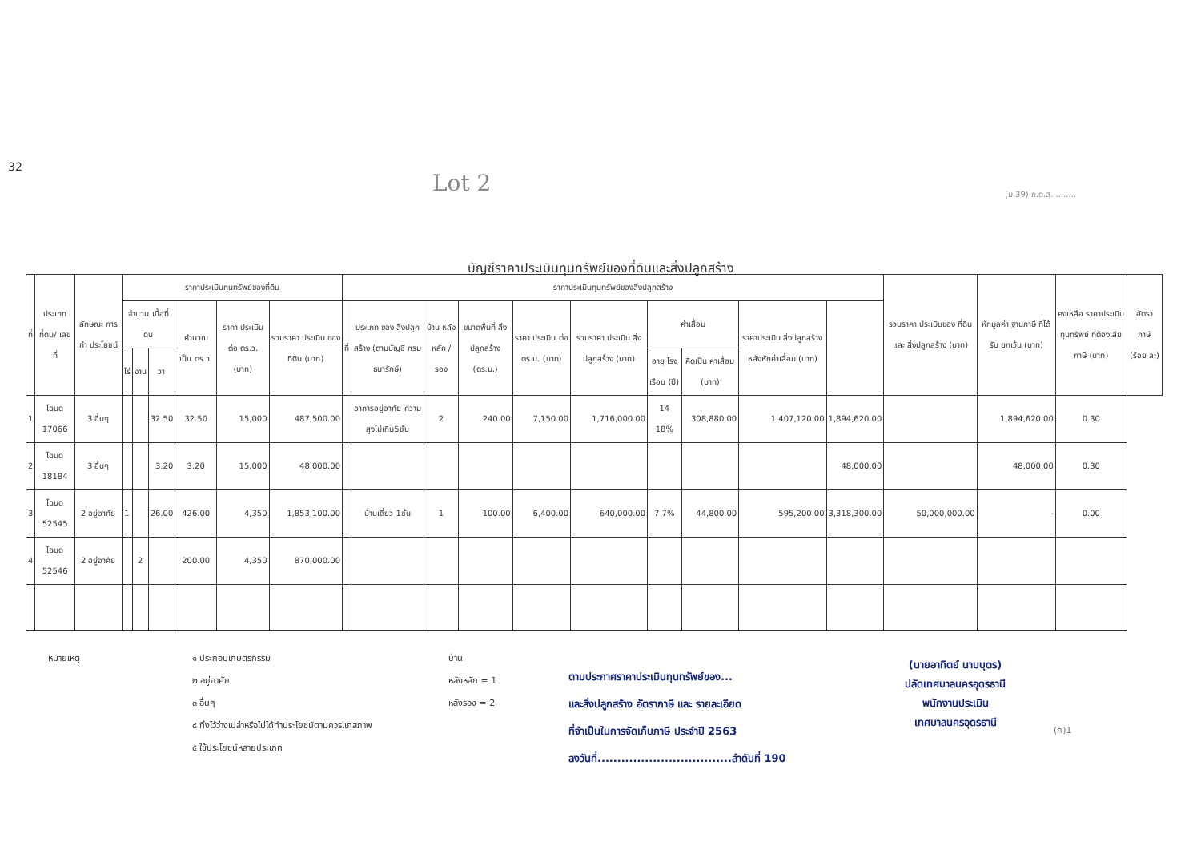32
Lot 2 (ม.39) ภ.ด.ส. ........
บัญชีราคาประเมินทุนทรัพย์ของที่ดินและสิ่งปลูกสร้าง
| ที่ | ประเภทที่ดิน/ เลขที่ | ลักษณะ การทำ ประโยชน์ | ราคาประเมินทุนทรัพย์ของที่ดิน | | | | | | ราคาประเมินทุนทรัพย์ของสิ่งปลูกสร้าง | | | | | | | | | | รวมราคา ประเมินของ ที่ดินและ สิ่งปลูกสร้าง (บาท) | หักมูลค่า ฐานภาษี ที่ได้รับ ยกเว้น (บาท) | คงเหลือ ราคาประเมิน ทุนทรัพย์ ที่ต้องเสีย ภาษี (บาท) | อัตรา ภาษี (ร้อย ละ) |
| --- | --- | --- | --- | --- | --- | --- | --- | --- | --- | --- | --- | --- | --- | --- | --- | --- | --- | --- | --- | --- | --- | --- |
| | | | จำนวน เนื้อที่ดิน | | | คำนวณ เป็น ตร.ว. | ราคา ประเมิน ต่อ ตร.ว. (บาท) | รวมราคา ประเมิน ของที่ดิน (บาท) | ที่ | ประเภท ของ สิ่งปลูกสร้าง (ตามบัญชี กรมธนารักษ์) | บ้าน หลัง หลัก / รอง | ขนาดพื้นที่ สิ่งปลูกสร้าง (ตร.ม.) | ราคา ประเมิน ต่อ ตร.ม. (บาท) | รวมราคา ประเมิน สิ่งปลูกสร้าง (บาท) | ค่าเสื่อม | | ราคาประเมิน สิ่งปลูกสร้าง หลังหักค่าเสื่อม (บาท) | | | | | |
| | | | ไร่ | งาน | วา | | | | | | | | | | อายุ โรง เรือน (ปี) | คิดเป็น ค่าเสื่อม (บาท) | | | | | | |
| 1 | โฉนด 17066 | 3 อื่นๆ | | | 32.50 | 32.50 | 15,000 | 487,500.00 | | อาคารอยู่อาศัย ความสูงไม่เกิน5ชั้น | 2 | 240.00 | 7,150.00 | 1,716,000.00 | 14 18% | 308,880.00 | 1,407,120.00 | 1,894,620.00 | | 1,894,620.00 | 0.30 | |
| 2 | โฉนด 18184 | 3 อื่นๆ | | | 3.20 | 3.20 | 15,000 | 48,000.00 | | | | | | | | | | 48,000.00 | | 48,000.00 | 0.30 | |
| 3 | โฉนด 52545 | 2 อยู่อาศัย | 1 | | 26.00 | 426.00 | 4,350 | 1,853,100.00 | | บ้านเดี่ยว 1ชั้น | 1 | 100.00 | 6,400.00 | 640,000.00 | 7 7% | 44,800.00 | 595,200.00 | 3,318,300.00 | 50,000,000.00 | - | 0.00 | |
| 4 | โฉนด 52546 | 2 อยู่อาศัย | | 2 | | 200.00 | 4,350 | 870,000.00 | | | | | | | | | | | | | | |
หมายเหตุ ๑ ประกอบเกษตรกรรม
๒ อยู่อาศัย
๓ อื่นๆ
๔ ทิ้งไว้ว่างเปล่าหรือไม่ได้ทำประโยชน์ตามควรแก่สภาพ
๕ ใช้ประโยชน์หลายประเภท
บ้าน
หลังหลัก = 1
หลังรอง = 2
ตามประกาศราคาประเมินทุนทรัพย์ของ...
และสิ่งปลูกสร้าง อัตราภาษี และ รายละเอียด
ที่จำเป็นในการจัดเก็บภาษี ประจำปี 2563
ลงวันที่..................................ลำดับที่ 190
(นายอาทิตย์ นามบุตร)
ปลัดเทศบาลนครอุดรธานี
พนักงานประเมิน
เทศบาลนครอุดรธานี
(ก)1